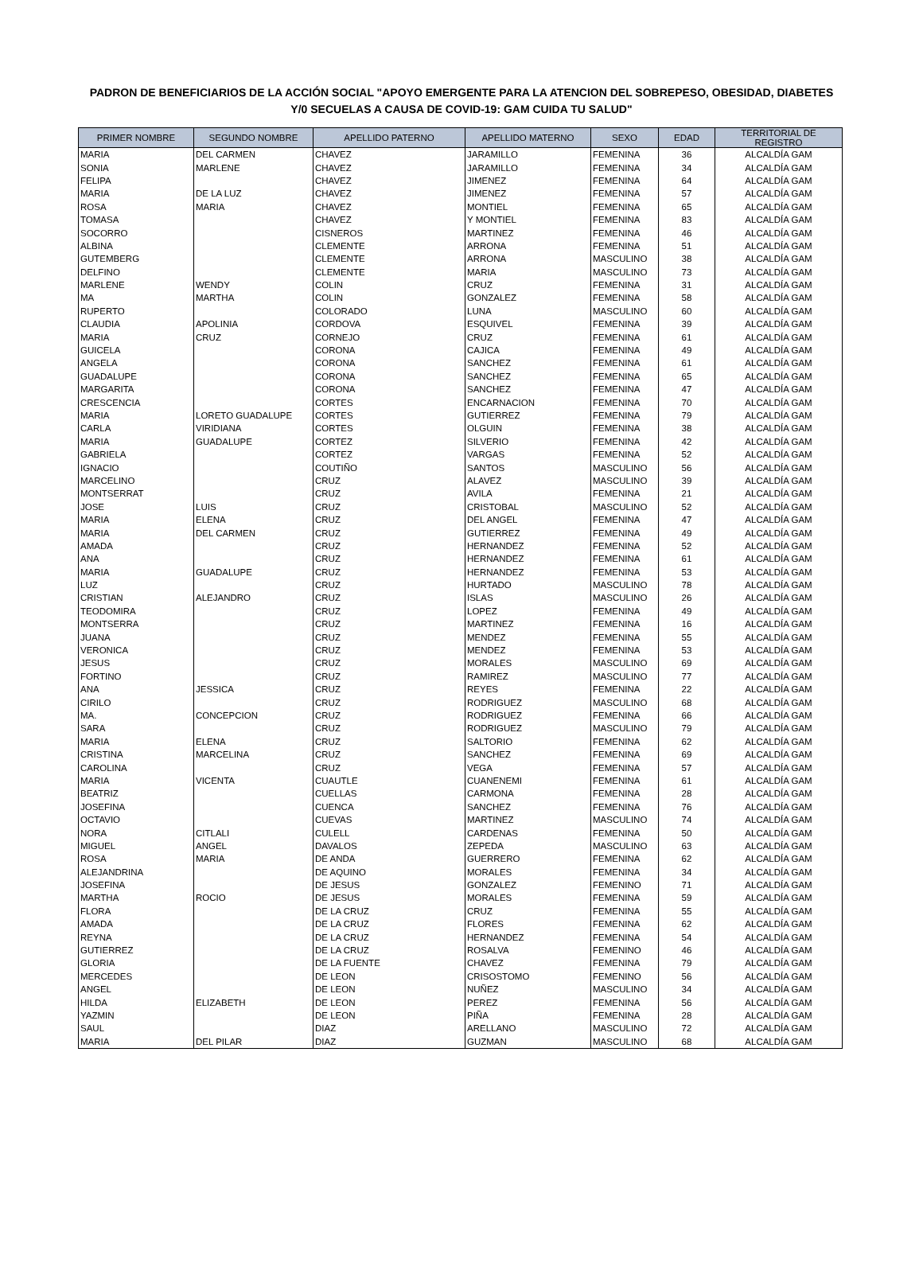PADRON DE BENEFICIARIOS DE LA ACCIÓN SOCIAL "APOYO EMERGENTE PARA LA ATENCION DEL SOBREPESO, OBESIDAD, DIABETES
Y/0 SECUELAS A CAUSA DE COVID-19: GAM CUIDA TU SALUD"
| PRIMER NOMBRE | SEGUNDO NOMBRE | APELLIDO PATERNO | APELLIDO MATERNO | SEXO | EDAD | TERRITORIAL DE REGISTRO |
| --- | --- | --- | --- | --- | --- | --- |
| MARIA | DEL CARMEN | CHAVEZ | JARAMILLO | FEMENINA | 36 | ALCALDÍA GAM |
| SONIA | MARLENE | CHAVEZ | JARAMILLO | FEMENINA | 34 | ALCALDÍA GAM |
| FELIPA | | CHAVEZ | JIMENEZ | FEMENINA | 64 | ALCALDÍA GAM |
| MARIA | DE LA LUZ | CHAVEZ | JIMENEZ | FEMENINA | 57 | ALCALDÍA GAM |
| ROSA | MARIA | CHAVEZ | MONTIEL | FEMENINA | 65 | ALCALDÍA GAM |
| TOMASA | | CHAVEZ | Y MONTIEL | FEMENINA | 83 | ALCALDÍA GAM |
| SOCORRO | | CISNEROS | MARTINEZ | FEMENINA | 46 | ALCALDÍA GAM |
| ALBINA | | CLEMENTE | ARRONA | FEMENINA | 51 | ALCALDÍA GAM |
| GUTEMBERG | | CLEMENTE | ARRONA | MASCULINO | 38 | ALCALDÍA GAM |
| DELFINO | | CLEMENTE | MARIA | MASCULINO | 73 | ALCALDÍA GAM |
| MARLENE | WENDY | COLIN | CRUZ | FEMENINA | 31 | ALCALDÍA GAM |
| MA | MARTHA | COLIN | GONZALEZ | FEMENINA | 58 | ALCALDÍA GAM |
| RUPERTO | | COLORADO | LUNA | MASCULINO | 60 | ALCALDÍA GAM |
| CLAUDIA | APOLINIA | CORDOVA | ESQUIVEL | FEMENINA | 39 | ALCALDÍA GAM |
| MARIA | CRUZ | CORNEJO | CRUZ | FEMENINA | 61 | ALCALDÍA GAM |
| GUICELA | | CORONA | CAJICA | FEMENINA | 49 | ALCALDÍA GAM |
| ANGELA | | CORONA | SANCHEZ | FEMENINA | 61 | ALCALDÍA GAM |
| GUADALUPE | | CORONA | SANCHEZ | FEMENINA | 65 | ALCALDÍA GAM |
| MARGARITA | | CORONA | SANCHEZ | FEMENINA | 47 | ALCALDÍA GAM |
| CRESCENCIA | | CORTES | ENCARNACION | FEMENINA | 70 | ALCALDÍA GAM |
| MARIA | LORETO GUADALUPE | CORTES | GUTIERREZ | FEMENINA | 79 | ALCALDÍA GAM |
| CARLA | VIRIDIANA | CORTES | OLGUIN | FEMENINA | 38 | ALCALDÍA GAM |
| MARIA | GUADALUPE | CORTEZ | SILVERIO | FEMENINA | 42 | ALCALDÍA GAM |
| GABRIELA | | CORTEZ | VARGAS | FEMENINA | 52 | ALCALDÍA GAM |
| IGNACIO | | COUTIÑO | SANTOS | MASCULINO | 56 | ALCALDÍA GAM |
| MARCELINO | | CRUZ | ALAVEZ | MASCULINO | 39 | ALCALDÍA GAM |
| MONTSERRAT | | CRUZ | AVILA | FEMENINA | 21 | ALCALDÍA GAM |
| JOSE | LUIS | CRUZ | CRISTOBAL | MASCULINO | 52 | ALCALDÍA GAM |
| MARIA | ELENA | CRUZ | DEL ANGEL | FEMENINA | 47 | ALCALDÍA GAM |
| MARIA | DEL CARMEN | CRUZ | GUTIERREZ | FEMENINA | 49 | ALCALDÍA GAM |
| AMADA | | CRUZ | HERNANDEZ | FEMENINA | 52 | ALCALDÍA GAM |
| ANA | | CRUZ | HERNANDEZ | FEMENINA | 61 | ALCALDÍA GAM |
| MARIA | GUADALUPE | CRUZ | HERNANDEZ | FEMENINA | 53 | ALCALDÍA GAM |
| LUZ | | CRUZ | HURTADO | MASCULINO | 78 | ALCALDÍA GAM |
| CRISTIAN | ALEJANDRO | CRUZ | ISLAS | MASCULINO | 26 | ALCALDÍA GAM |
| TEODOMIRA | | CRUZ | LOPEZ | FEMENINA | 49 | ALCALDÍA GAM |
| MONTSERRA | | CRUZ | MARTINEZ | FEMENINA | 16 | ALCALDÍA GAM |
| JUANA | | CRUZ | MENDEZ | FEMENINA | 55 | ALCALDÍA GAM |
| VERONICA | | CRUZ | MENDEZ | FEMENINA | 53 | ALCALDÍA GAM |
| JESUS | | CRUZ | MORALES | MASCULINO | 69 | ALCALDÍA GAM |
| FORTINO | | CRUZ | RAMIREZ | MASCULINO | 77 | ALCALDÍA GAM |
| ANA | JESSICA | CRUZ | REYES | FEMENINA | 22 | ALCALDÍA GAM |
| CIRILO | | CRUZ | RODRIGUEZ | MASCULINO | 68 | ALCALDÍA GAM |
| MA. | CONCEPCION | CRUZ | RODRIGUEZ | FEMENINA | 66 | ALCALDÍA GAM |
| SARA | | CRUZ | RODRIGUEZ | MASCULINO | 79 | ALCALDÍA GAM |
| MARIA | ELENA | CRUZ | SALTORIO | FEMENINA | 62 | ALCALDÍA GAM |
| CRISTINA | MARCELINA | CRUZ | SANCHEZ | FEMENINA | 69 | ALCALDÍA GAM |
| CAROLINA | | CRUZ | VEGA | FEMENINA | 57 | ALCALDÍA GAM |
| MARIA | VICENTA | CUAUTLE | CUANENEMI | FEMENINA | 61 | ALCALDÍA GAM |
| BEATRIZ | | CUELLAS | CARMONA | FEMENINA | 28 | ALCALDÍA GAM |
| JOSEFINA | | CUENCA | SANCHEZ | FEMENINA | 76 | ALCALDÍA GAM |
| OCTAVIO | | CUEVAS | MARTINEZ | MASCULINO | 74 | ALCALDÍA GAM |
| NORA | CITLALI | CULELL | CARDENAS | FEMENINA | 50 | ALCALDÍA GAM |
| MIGUEL | ANGEL | DAVALOS | ZEPEDA | MASCULINO | 63 | ALCALDÍA GAM |
| ROSA | MARIA | DE ANDA | GUERRERO | FEMENINA | 62 | ALCALDÍA GAM |
| ALEJANDRINA | | DE AQUINO | MORALES | FEMENINA | 34 | ALCALDÍA GAM |
| JOSEFINA | | DE JESUS | GONZALEZ | FEMENINO | 71 | ALCALDÍA GAM |
| MARTHA | ROCIO | DE JESUS | MORALES | FEMENINA | 59 | ALCALDÍA GAM |
| FLORA | | DE LA CRUZ | CRUZ | FEMENINA | 55 | ALCALDÍA GAM |
| AMADA | | DE LA CRUZ | FLORES | FEMENINA | 62 | ALCALDÍA GAM |
| REYNA | | DE LA CRUZ | HERNANDEZ | FEMENINA | 54 | ALCALDÍA GAM |
| GUTIERREZ | | DE LA CRUZ | ROSALVA | FEMENINO | 46 | ALCALDÍA GAM |
| GLORIA | | DE LA FUENTE | CHAVEZ | FEMENINA | 79 | ALCALDÍA GAM |
| MERCEDES | | DE LEON | CRISOSTOMO | FEMENINO | 56 | ALCALDÍA GAM |
| ANGEL | | DE LEON | NUÑEZ | MASCULINO | 34 | ALCALDÍA GAM |
| HILDA | ELIZABETH | DE LEON | PEREZ | FEMENINA | 56 | ALCALDÍA GAM |
| YAZMIN | | DE LEON | PIÑA | FEMENINA | 28 | ALCALDÍA GAM |
| SAUL | | DIAZ | ARELLANO | MASCULINO | 72 | ALCALDÍA GAM |
| MARIA | DEL PILAR | DIAZ | GUZMAN | MASCULINO | 68 | ALCALDÍA GAM |